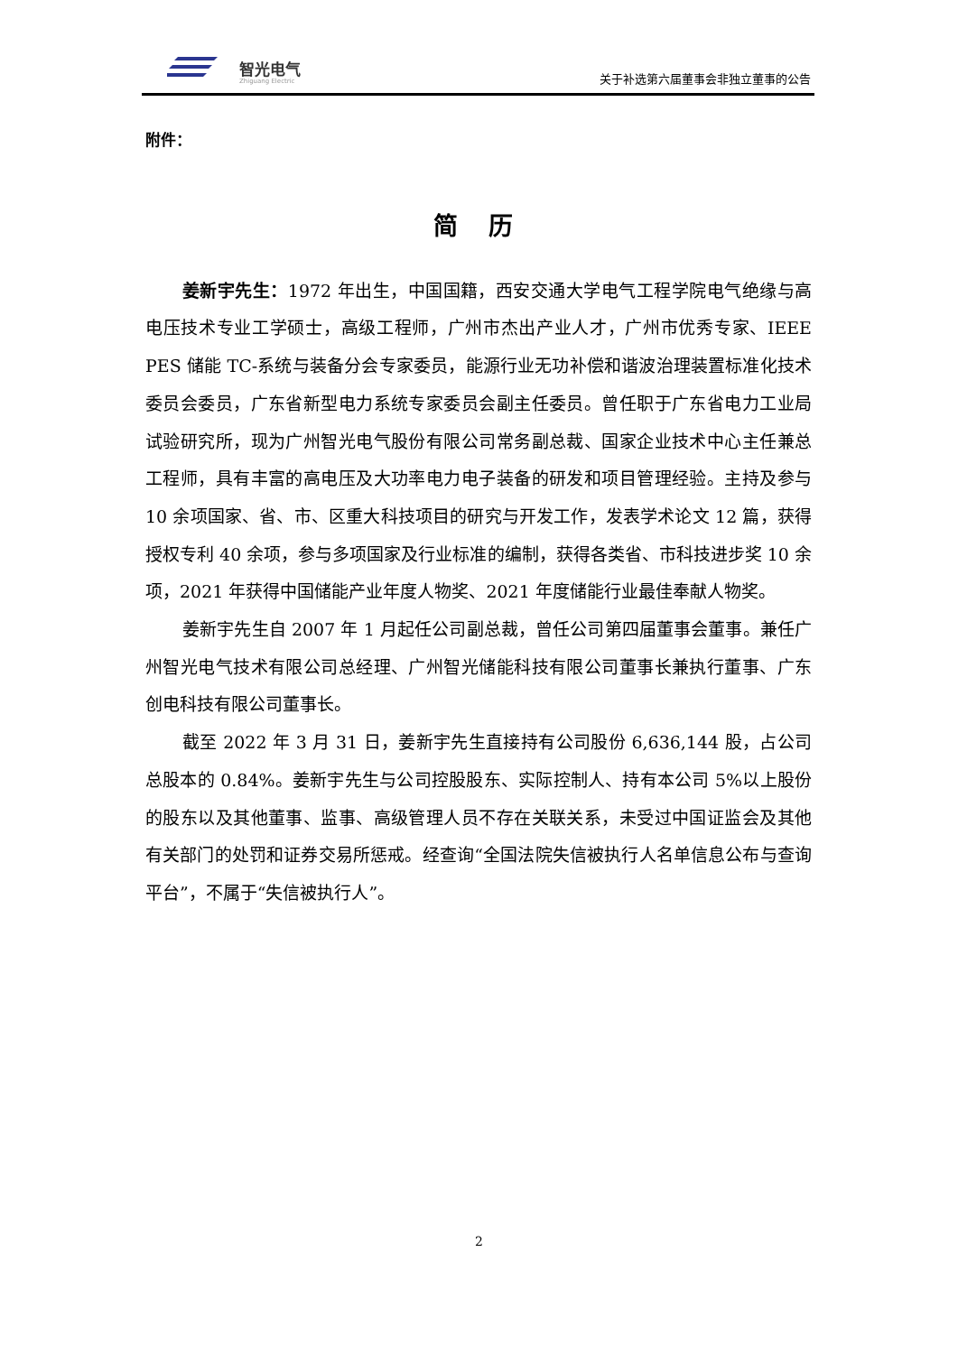智光电气
Zhiguang Electric
关于补选第六届董事会非独立董事的公告
附件：
简 历
姜新宇先生：1972 年出生，中国国籍，西安交通大学电气工程学院电气绝缘与高电压技术专业工学硕士，高级工程师，广州市杰出产业人才，广州市优秀专家、IEEE PES 储能 TC-系统与装备分会专家委员，能源行业无功补偿和谐波治理装置标准化技术委员会委员，广东省新型电力系统专家委员会副主任委员。曾任职于广东省电力工业局试验研究所，现为广州智光电气股份有限公司常务副总裁、国家企业技术中心主任兼总工程师，具有丰富的高电压及大功率电力电子装备的研发和项目管理经验。主持及参与 10 余项国家、省、市、区重大科技项目的研究与开发工作，发表学术论文 12 篇，获得授权专利 40 余项，参与多项国家及行业标准的编制，获得各类省、市科技进步奖 10 余项，2021 年获得中国储能产业年度人物奖、2021 年度储能行业最佳奉献人物奖。
姜新宇先生自 2007 年 1 月起任公司副总裁，曾任公司第四届董事会董事。兼任广州智光电气技术有限公司总经理、广州智光储能科技有限公司董事长兼执行董事、广东创电科技有限公司董事长。
截至 2022 年 3 月 31 日，姜新宇先生直接持有公司股份 6,636,144 股，占公司总股本的 0.84%。姜新宇先生与公司控股股东、实际控制人、持有本公司 5%以上股份的股东以及其他董事、监事、高级管理人员不存在关联关系，未受过中国证监会及其他有关部门的处罚和证券交易所惩戒。经查询“全国法院失信被执行人名单信息公布与查询平台”，不属于“失信被执行人”。
2